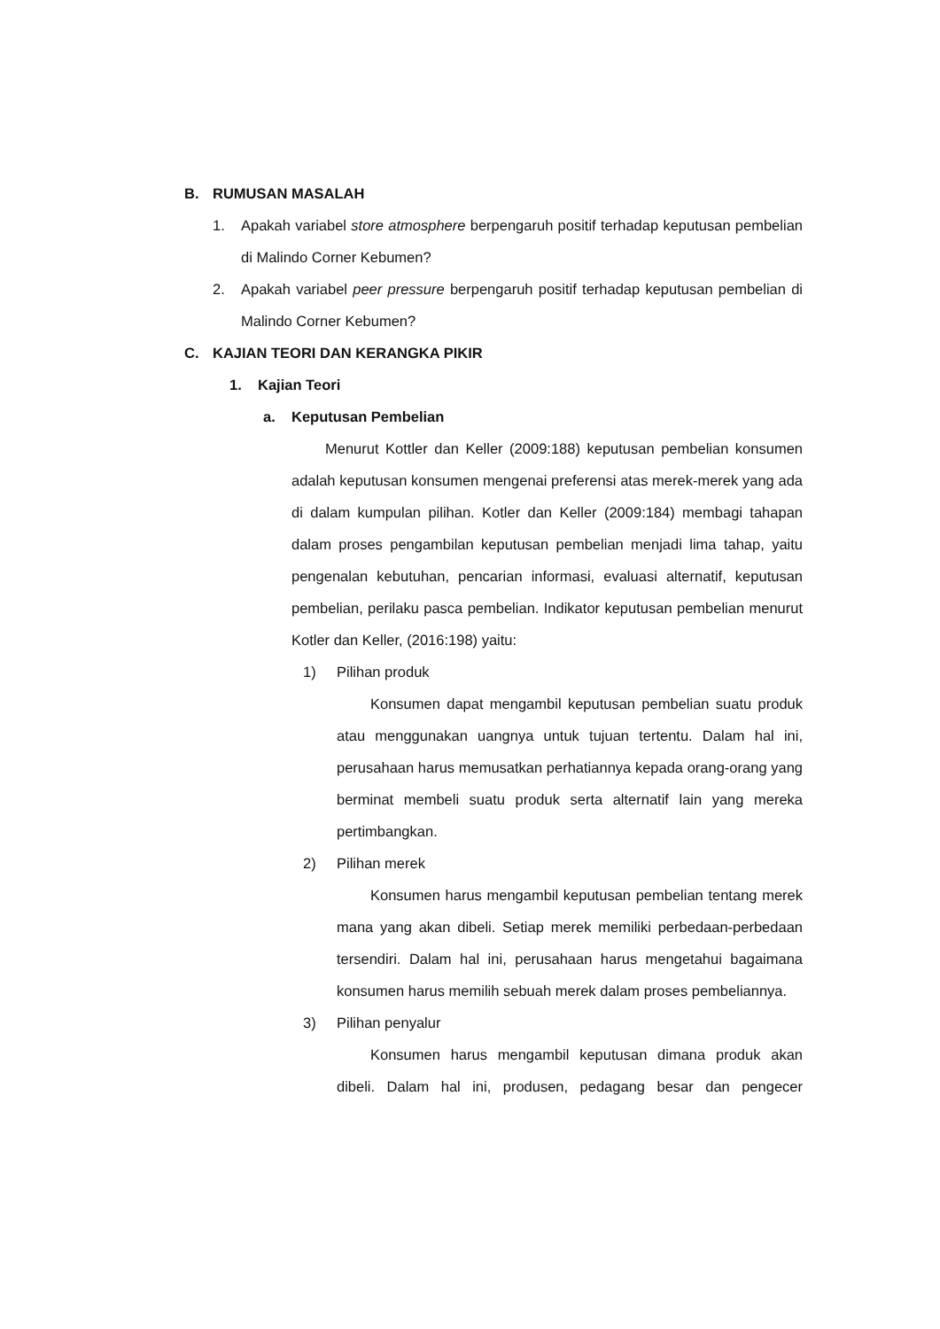B. RUMUSAN MASALAH
1.
Apakah variabel store atmosphere berpengaruh positif terhadap keputusan pembelian di Malindo Corner Kebumen?
2.
Apakah variabel peer pressure berpengaruh positif terhadap keputusan pembelian di Malindo Corner Kebumen?
C. KAJIAN TEORI DAN KERANGKA PIKIR
1. Kajian Teori
a. Keputusan Pembelian
Menurut Kottler dan Keller (2009:188) keputusan pembelian konsumen adalah keputusan konsumen mengenai preferensi atas merek-merek yang ada di dalam kumpulan pilihan. Kotler dan Keller (2009:184) membagi tahapan dalam proses pengambilan keputusan pembelian menjadi lima tahap, yaitu pengenalan kebutuhan, pencarian informasi, evaluasi alternatif, keputusan pembelian, perilaku pasca pembelian. Indikator keputusan pembelian menurut Kotler dan Keller, (2016:198) yaitu:
1) Pilihan produk
Konsumen dapat mengambil keputusan pembelian suatu produk atau menggunakan uangnya untuk tujuan tertentu. Dalam hal ini, perusahaan harus memusatkan perhatiannya kepada orang-orang yang berminat membeli suatu produk serta alternatif lain yang mereka pertimbangkan.
2) Pilihan merek
Konsumen harus mengambil keputusan pembelian tentang merek mana yang akan dibeli. Setiap merek memiliki perbedaan-perbedaan tersendiri. Dalam hal ini, perusahaan harus mengetahui bagaimana konsumen harus memilih sebuah merek dalam proses pembeliannya.
3) Pilihan penyalur
Konsumen harus mengambil keputusan dimana produk akan dibeli. Dalam hal ini, produsen, pedagang besar dan pengecer